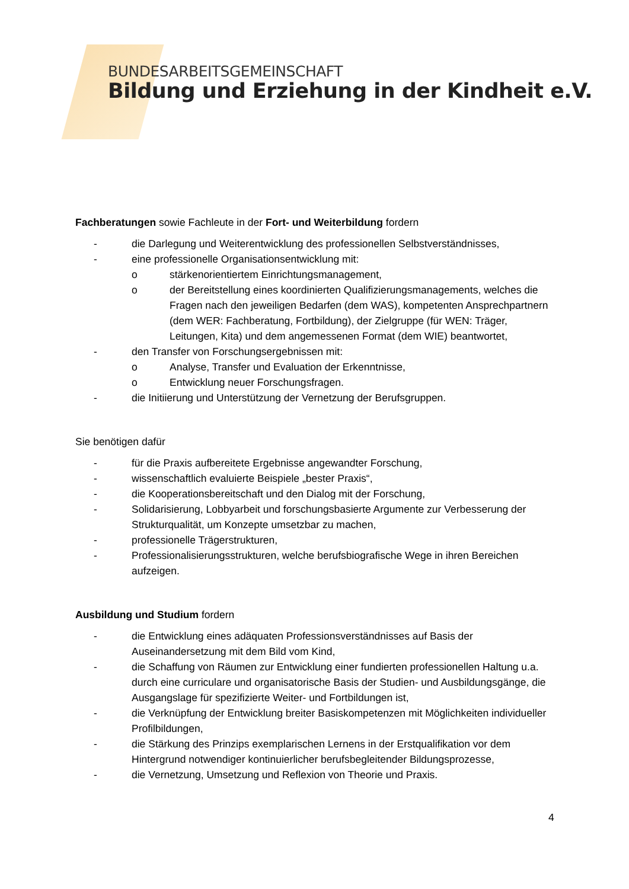BUNDESARBEITSGEMEINSCHAFT
Bildung und Erziehung in der Kindheit e.V.
Fachberatungen sowie Fachleute in der Fort- und Weiterbildung fordern
- die Darlegung und Weiterentwicklung des professionellen Selbstverständnisses,
- eine professionelle Organisationsentwicklung mit:
o stärkenorientiertem Einrichtungsmanagement,
o der Bereitstellung eines koordinierten Qualifizierungsmanagements, welches die Fragen nach den jeweiligen Bedarfen (dem WAS), kompetenten Ansprechpartnern (dem WER: Fachberatung, Fortbildung), der Zielgruppe (für WEN: Träger, Leitungen, Kita) und dem angemessenen Format (dem WIE) beantwortet,
- den Transfer von Forschungsergebnissen mit:
o Analyse, Transfer und Evaluation der Erkenntnisse,
o Entwicklung neuer Forschungsfragen.
- die Initiierung und Unterstützung der Vernetzung der Berufsgruppen.
Sie benötigen dafür
- für die Praxis aufbereitete Ergebnisse angewandter Forschung,
- wissenschaftlich evaluierte Beispiele „bester Praxis“,
- die Kooperationsbereitschaft und den Dialog mit der Forschung,
- Solidarisierung, Lobbyarbeit und forschungsbasierte Argumente zur Verbesserung der Strukturqualität, um Konzepte umsetzbar zu machen,
- professionelle Trägerstrukturen,
- Professionalisierungsstrukturen, welche berufsbiografische Wege in ihren Bereichen aufzeigen.
Ausbildung und Studium fordern
- die Entwicklung eines adäquaten Professionsverständnisses auf Basis der Auseinandersetzung mit dem Bild vom Kind,
- die Schaffung von Räumen zur Entwicklung einer fundierten professionellen Haltung u.a. durch eine curriculare und organisatorische Basis der Studien- und Ausbildungsgänge, die Ausgangslage für spezifizierte Weiter- und Fortbildungen ist,
- die Verknüpfung der Entwicklung breiter Basiskompetenzen mit Möglichkeiten individueller Profilbildungen,
- die Stärkung des Prinzips exemplarischen Lernens in der Erstqualifikation vor dem Hintergrund notwendiger kontinuierlicher berufsbegleitender Bildungsprozesse,
- die Vernetzung, Umsetzung und Reflexion von Theorie und Praxis.
4